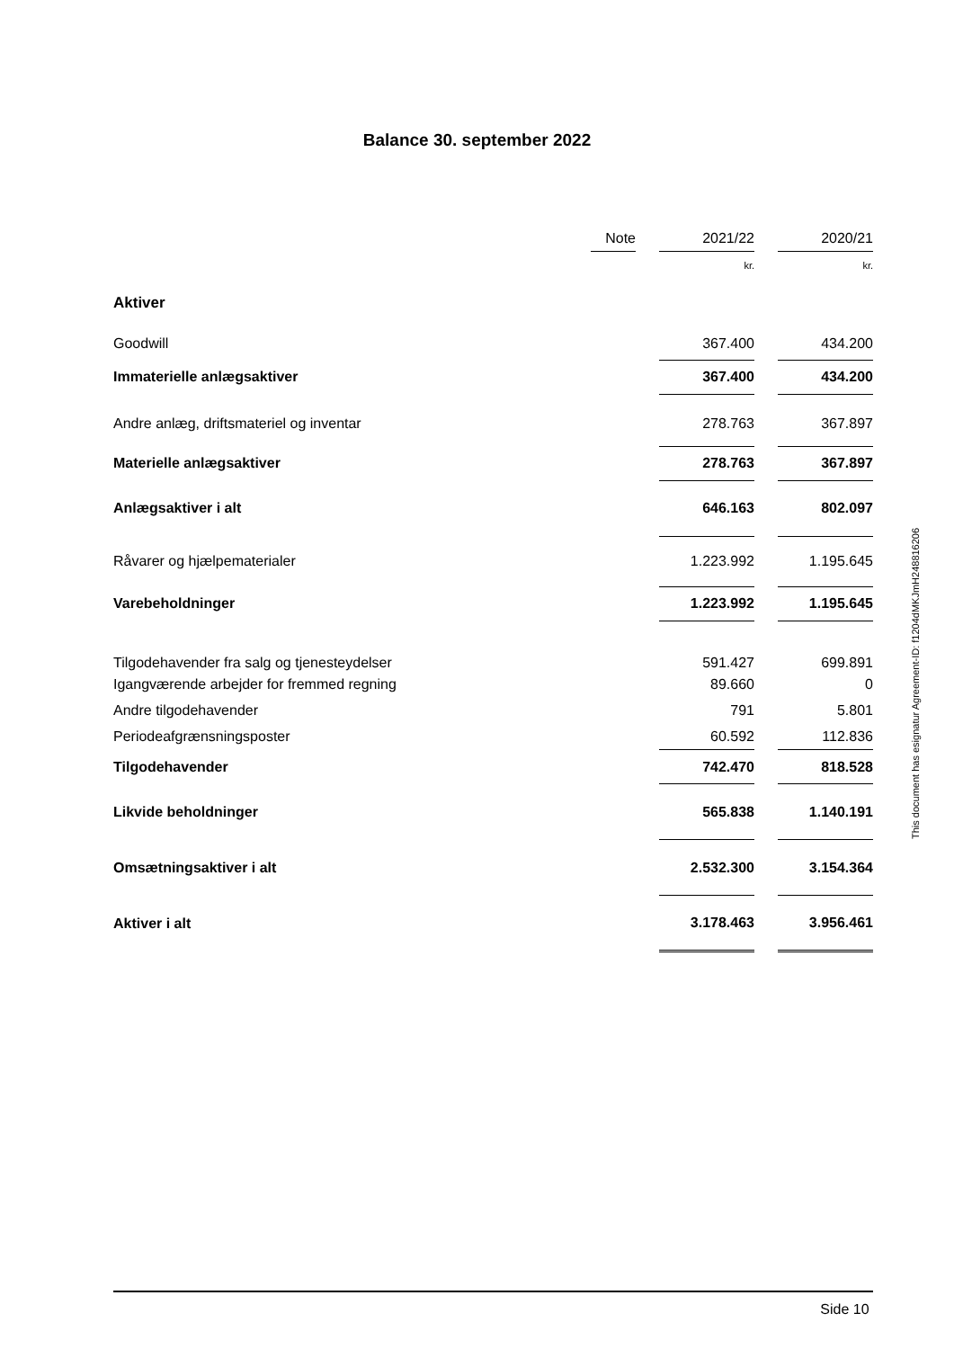Balance 30. september 2022
| | Note | | 2021/22 | | 2020/21 |
| | | | kr. | | kr. |
| Aktiver | | | | | |
| Goodwill | | | 367.400 | | 434.200 |
| Immaterielle anlægsaktiver | | | 367.400 | | 434.200 |
| Andre anlæg, driftsmateriel og inventar | | | 278.763 | | 367.897 |
| Materielle anlægsaktiver | | | 278.763 | | 367.897 |
| Anlægsaktiver i alt | | | 646.163 | | 802.097 |
| Råvarer og hjælpematerialer | | | 1.223.992 | | 1.195.645 |
| Varebeholdninger | | | 1.223.992 | | 1.195.645 |
| Tilgodehavender fra salg og tjenesteydelser | | | 591.427 | | 699.891 |
| Igangværende arbejder for fremmed regning | | | 89.660 | | 0 |
| Andre tilgodehavender | | | 791 | | 5.801 |
| Periodeafgrænsningsposter | | | 60.592 | | 112.836 |
| Tilgodehavender | | | 742.470 | | 818.528 |
| Likvide beholdninger | | | 565.838 | | 1.140.191 |
| Omsætningsaktiver i alt | | | 2.532.300 | | 3.154.364 |
| Aktiver i alt | | | 3.178.463 | | 3.956.461 |
This document has esignatur Agreement-ID: f1204dMKJmH248816206
Side 10